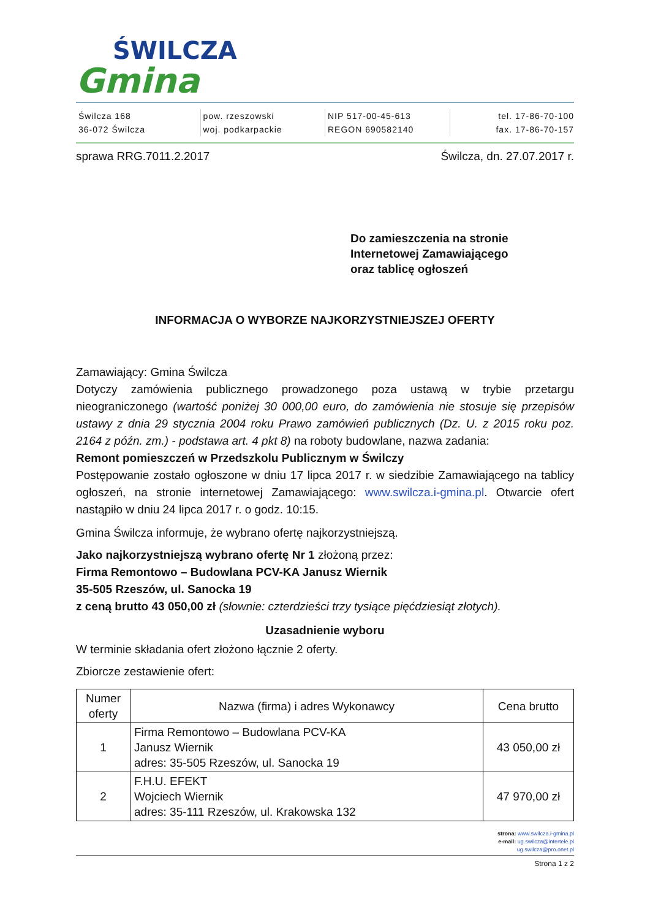ŚWILCZA
Gmina
Świlcza 168
36-072 Świlcza
pow. rzeszowski
woj. podkarpackie
NIP 517-00-45-613
REGON 690582140
tel. 17-86-70-100
fax. 17-86-70-157
sprawa RRG.7011.2.2017 Świlcza, dn. 27.07.2017 r.
Do zamieszczenia na stronie
Internetowej Zamawiającego
oraz tablicę ogłoszeń
INFORMACJA O WYBORZE NAJKORZYSTNIEJSZEJ OFERTY
Zamawiający: Gmina Świlcza
Dotyczy zamówienia publicznego prowadzonego poza ustawą w trybie przetargu nieograniczonego (wartość poniżej 30 000,00 euro, do zamówienia nie stosuje się przepisów ustawy z dnia 29 stycznia 2004 roku Prawo zamówień publicznych (Dz. U. z 2015 roku poz. 2164 z późn. zm.) - podstawa art. 4 pkt 8) na roboty budowlane, nazwa zadania:
Remont pomieszczeń w Przedszkolu Publicznym w Świlczy
Postępowanie zostało ogłoszone w dniu 17 lipca 2017 r. w siedzibie Zamawiającego na tablicy ogłoszeń, na stronie internetowej Zamawiającego: www.swilcza.i-gmina.pl. Otwarcie ofert nastąpiło w dniu 24 lipca 2017 r. o godz. 10:15.
Gmina Świlcza informuje, że wybrano ofertę najkorzystniejszą.
Jako najkorzystniejszą wybrano ofertę Nr 1 złożoną przez:
Firma Remontowo – Budowlana PCV-KA Janusz Wiernik
35-505 Rzeszów, ul. Sanocka 19
z ceną brutto 43 050,00 zł (słownie: czterdzieści trzy tysiące pięćdziesiąt złotych).
Uzasadnienie wyboru
W terminie składania ofert złożono łącznie 2 oferty.
Zbiorcze zestawienie ofert:
| Numer oferty | Nazwa (firma) i adres Wykonawcy | Cena brutto |
| --- | --- | --- |
| 1 | Firma Remontowo – Budowlana PCV-KA Janusz Wiernik adres: 35-505 Rzeszów, ul. Sanocka 19 | 43 050,00 zł |
| 2 | F.H.U. EFEKT Wojciech Wiernik adres: 35-111 Rzeszów, ul. Krakowska 132 | 47 970,00 zł |
strona: www.swilcza.i-gmina.pl
e-mail: ug.swilcza@intertele.pl
ug.swilcza@pro.onet.pl
Strona 1 z 2